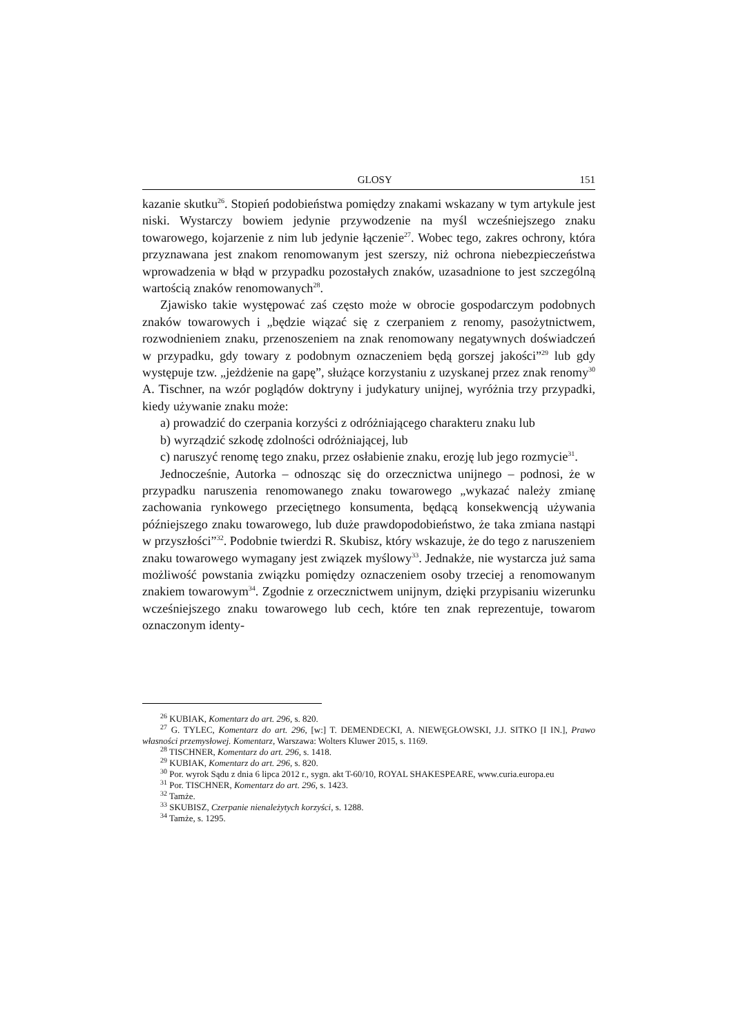GLOSY 151
kazanie skutku<sup>26</sup>. Stopień podobieństwa pomiędzy znakami wskazany w tym artykule jest niski. Wystarczy bowiem jedynie przywodzenie na myśl wcześniejszego znaku towarowego, kojarzenie z nim lub jedynie łączenie<sup>27</sup>. Wobec tego, zakres ochrony, która przyznawana jest znakom renomowanym jest szerszy, niż ochrona niebezpieczeństwa wprowadzenia w błąd w przypadku pozostałych znaków, uzasadnione to jest szczególną wartością znaków renomowanych<sup>28</sup>.
Zjawisko takie występować zaś często może w obrocie gospodarczym podobnych znaków towarowych i „będzie wiązać się z czerpaniem z renomy, pasożytnictwem, rozwodnieniem znaku, przenoszeniem na znak renomowany negatywnych doświadczeń w przypadku, gdy towary z podobnym oznaczeniem będą gorszej jakości”<sup>29</sup> lub gdy występuje tzw. „jeżdżenie na gapę”, służące korzystaniu z uzyskanej przez znak renomy<sup>30</sup> A. Tischner, na wzór poglądów doktryny i judykatury unijnej, wyróżnia trzy przypadki, kiedy używanie znaku może:
a) prowadzić do czerpania korzyści z odróżniającego charakteru znaku lub
b) wyrządzić szkodę zdolności odróżniającej, lub
c) naruszyć renomę tego znaku, przez osłabienie znaku, erozję lub jego rozmycie<sup>31</sup>.
Jednocześnie, Autorka – odnosząc się do orzecznictwa unijnego – podnosi, że w przypadku naruszenia renomowanego znaku towarowego „wykazać należy zmianę zachowania rynkowego przeciętnego konsumenta, będącą konsekwencją używania późniejszego znaku towarowego, lub duże prawdopodobieństwo, że taka zmiana nastąpi w przyszłości”<sup>32</sup>. Podobnie twierdzi R. Skubisz, który wskazuje, że do tego z naruszeniem znaku towarowego wymagany jest związek myślowy<sup>33</sup>. Jednakże, nie wystarcza już sama możliwość powstania związku pomiędzy oznaczeniem osoby trzeciej a renomowanym znakiem towarowym<sup>34</sup>. Zgodnie z orzecznictwem unijnym, dzięki przypisaniu wizerunku wcześniejszego znaku towarowego lub cech, które ten znak reprezentuje, towarom oznaczonym identy-
<sup>26</sup> KUBIAK, Komentarz do art. 296, s. 820.
<sup>27</sup> G. TYLEC, Komentarz do art. 296, [w:] T. DEMENDECKI, A. NIEWĘGŁOWSKI, J.J. SITKO [I IN.], Prawo własności przemysłowej. Komentarz, Warszawa: Wolters Kluwer 2015, s. 1169.
<sup>28</sup> TISCHNER, Komentarz do art. 296, s. 1418.
<sup>29</sup> KUBIAK, Komentarz do art. 296, s. 820.
<sup>30</sup> Por. wyrok Sądu z dnia 6 lipca 2012 r., sygn. akt T-60/10, ROYAL SHAKESPEARE, www.curia.europa.eu
<sup>31</sup> Por. TISCHNER, Komentarz do art. 296, s. 1423.
<sup>32</sup> Tamże.
<sup>33</sup> SKUBISZ, Czerpanie nienależytych korzyści, s. 1288.
<sup>34</sup> Tamże, s. 1295.